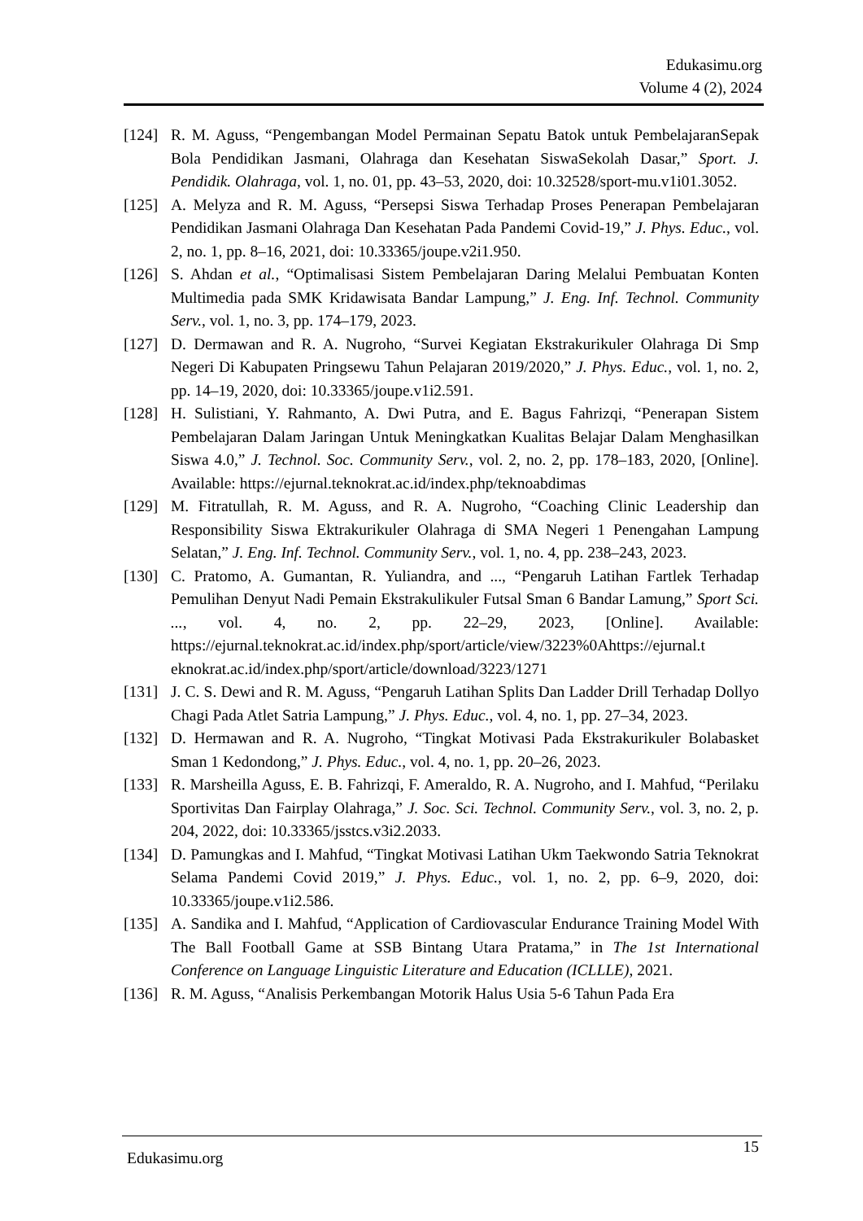Edukasimu.org
Volume 4 (2), 2024
[124] R. M. Aguss, “Pengembangan Model Permainan Sepatu Batok untuk PembelajaranSepak Bola Pendidikan Jasmani, Olahraga dan Kesehatan SiswaSekolah Dasar,” Sport. J. Pendidik. Olahraga, vol. 1, no. 01, pp. 43–53, 2020, doi: 10.32528/sport-mu.v1i01.3052.
[125] A. Melyza and R. M. Aguss, “Persepsi Siswa Terhadap Proses Penerapan Pembelajaran Pendidikan Jasmani Olahraga Dan Kesehatan Pada Pandemi Covid-19,” J. Phys. Educ., vol. 2, no. 1, pp. 8–16, 2021, doi: 10.33365/joupe.v2i1.950.
[126] S. Ahdan et al., “Optimalisasi Sistem Pembelajaran Daring Melalui Pembuatan Konten Multimedia pada SMK Kridawisata Bandar Lampung,” J. Eng. Inf. Technol. Community Serv., vol. 1, no. 3, pp. 174–179, 2023.
[127] D. Dermawan and R. A. Nugroho, “Survei Kegiatan Ekstrakurikuler Olahraga Di Smp Negeri Di Kabupaten Pringsewu Tahun Pelajaran 2019/2020,” J. Phys. Educ., vol. 1, no. 2, pp. 14–19, 2020, doi: 10.33365/joupe.v1i2.591.
[128] H. Sulistiani, Y. Rahmanto, A. Dwi Putra, and E. Bagus Fahrizqi, “Penerapan Sistem Pembelajaran Dalam Jaringan Untuk Meningkatkan Kualitas Belajar Dalam Menghasilkan Siswa 4.0,” J. Technol. Soc. Community Serv., vol. 2, no. 2, pp. 178–183, 2020, [Online]. Available: https://ejurnal.teknokrat.ac.id/index.php/teknoabdimas
[129] M. Fitratullah, R. M. Aguss, and R. A. Nugroho, “Coaching Clinic Leadership dan Responsibility Siswa Ektrakurikuler Olahraga di SMA Negeri 1 Penengahan Lampung Selatan,” J. Eng. Inf. Technol. Community Serv., vol. 1, no. 4, pp. 238–243, 2023.
[130] C. Pratomo, A. Gumantan, R. Yuliandra, and ..., “Pengaruh Latihan Fartlek Terhadap Pemulihan Denyut Nadi Pemain Ekstrakulikuler Futsal Sman 6 Bandar Lamung,” Sport Sci. ..., vol. 4, no. 2, pp. 22–29, 2023, [Online]. Available: https://ejurnal.teknokrat.ac.id/index.php/sport/article/view/3223%0Ahttps://ejurnal.t eknokrat.ac.id/index.php/sport/article/download/3223/1271
[131] J. C. S. Dewi and R. M. Aguss, “Pengaruh Latihan Splits Dan Ladder Drill Terhadap Dollyo Chagi Pada Atlet Satria Lampung,” J. Phys. Educ., vol. 4, no. 1, pp. 27–34, 2023.
[132] D. Hermawan and R. A. Nugroho, “Tingkat Motivasi Pada Ekstrakurikuler Bolabasket Sman 1 Kedondong,” J. Phys. Educ., vol. 4, no. 1, pp. 20–26, 2023.
[133] R. Marsheilla Aguss, E. B. Fahrizqi, F. Ameraldo, R. A. Nugroho, and I. Mahfud, “Perilaku Sportivitas Dan Fairplay Olahraga,” J. Soc. Sci. Technol. Community Serv., vol. 3, no. 2, p. 204, 2022, doi: 10.33365/jsstcs.v3i2.2033.
[134] D. Pamungkas and I. Mahfud, “Tingkat Motivasi Latihan Ukm Taekwondo Satria Teknokrat Selama Pandemi Covid 2019,” J. Phys. Educ., vol. 1, no. 2, pp. 6–9, 2020, doi: 10.33365/joupe.v1i2.586.
[135] A. Sandika and I. Mahfud, “Application of Cardiovascular Endurance Training Model With The Ball Football Game at SSB Bintang Utara Pratama,” in The 1st International Conference on Language Linguistic Literature and Education (ICLLLE), 2021.
[136] R. M. Aguss, “Analisis Perkembangan Motorik Halus Usia 5-6 Tahun Pada Era
Edukasimu.org
15